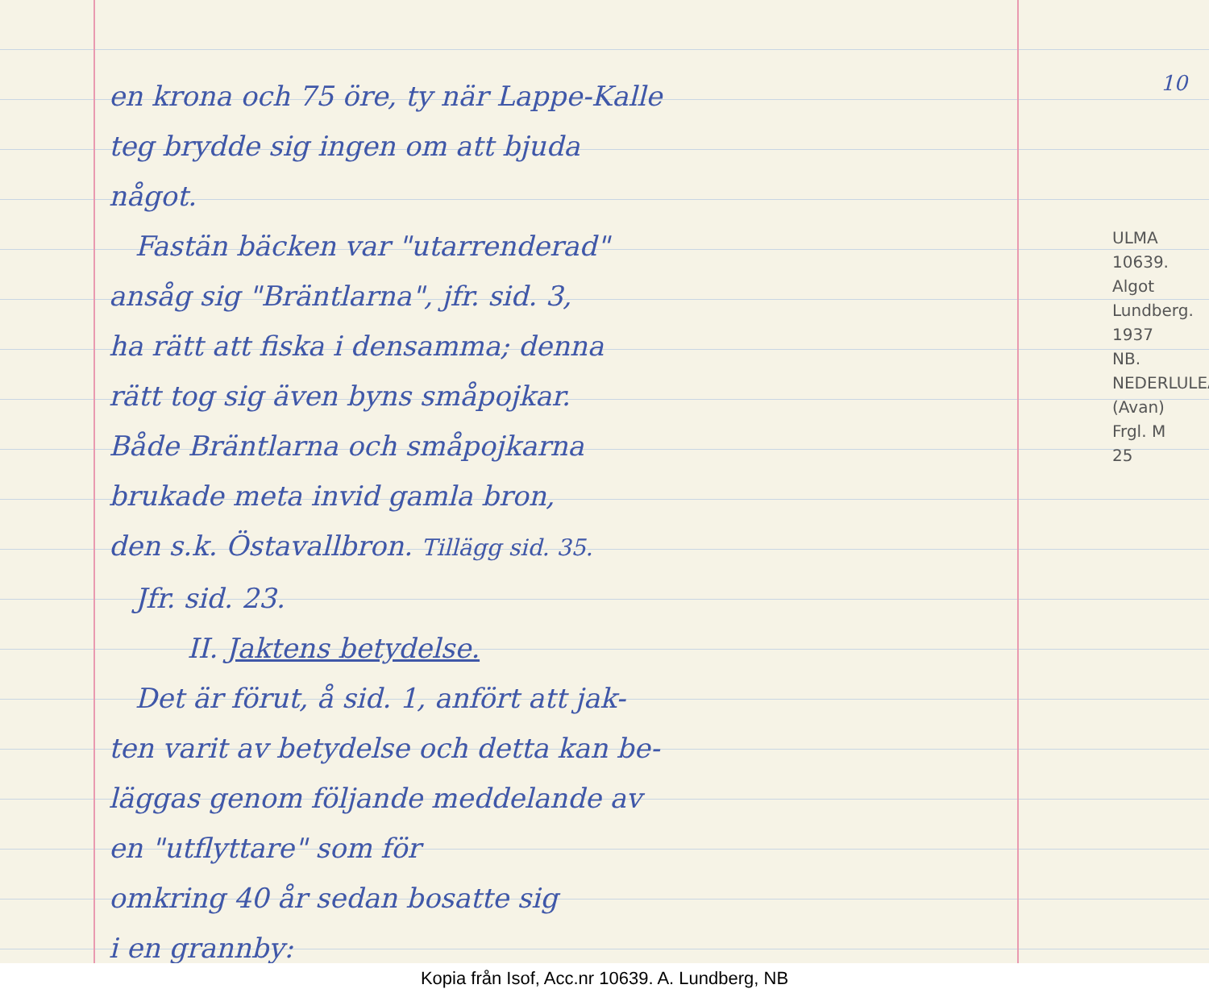en krona och 75 öre, ty när Lappe-Kalle
teg brydde sig ingen om att bjuda
något.
Fastän bäcken var "utarrenderad"
ansåg sig "Bräntlarna", jfr. sid. 3,
ha rätt att fiska i densamma; denna
rätt tog sig även byns småpojkar.
Både Bräntlarna och småpojkarna
brukade meta invid gamla bron,
den s.k. Östavallbron. Tillägg sid. 35.
Jfr. sid. 23.
II. Jaktens betydelse.
Det är förut, å sid. 1, anfört att jak-
ten varit av betydelse och detta kan be-
läggas genom följande meddelande av
en "utflyttare" som för
omkring 40 år sedan bosatte sig
i en grannby:
10
ULMA 10639. Algot Lundberg. 1937 NB. NEDERLULEÅ (Avan) Frgl. M 25
Kopia från Isof, Acc.nr 10639. A. Lundberg, NB